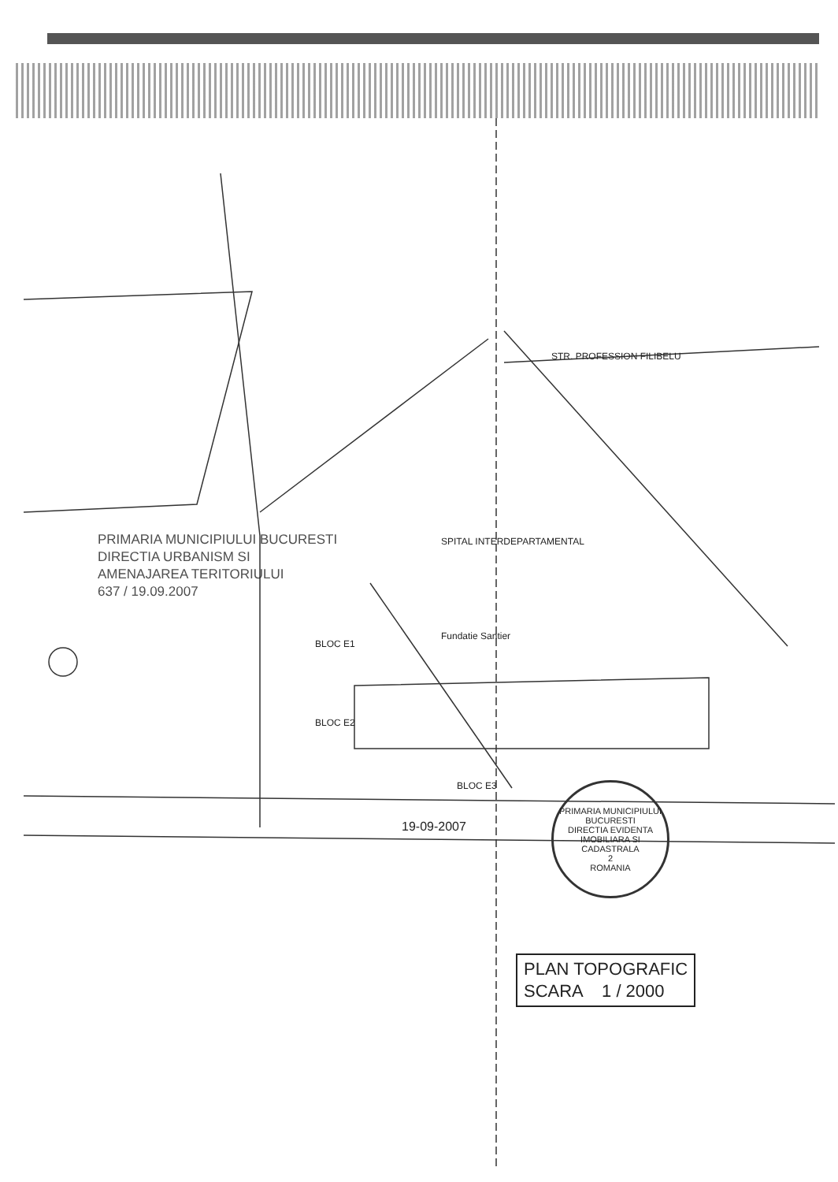PRIMARIA MUNICIPIULUI BUCURESTI
DIRECTIA URBANISM SI
AMENAJAREA TERITORIULUI
637 / 19.09.2007
STR. PROFESSION FILIBELU
SPITAL INTERDEPARTAMENTAL
Fundatie Santier
BLOC E1
BLOC E2
BLOC E3
19-09-2007
PRIMARIA MUNICIPIULUI BUCURESTI
DIRECTIA EVIDENTA IMOBILIARA SI CADASTRALA
2
ROMANIA
PLAN TOPOGRAFIC
SCARA 1 / 2000